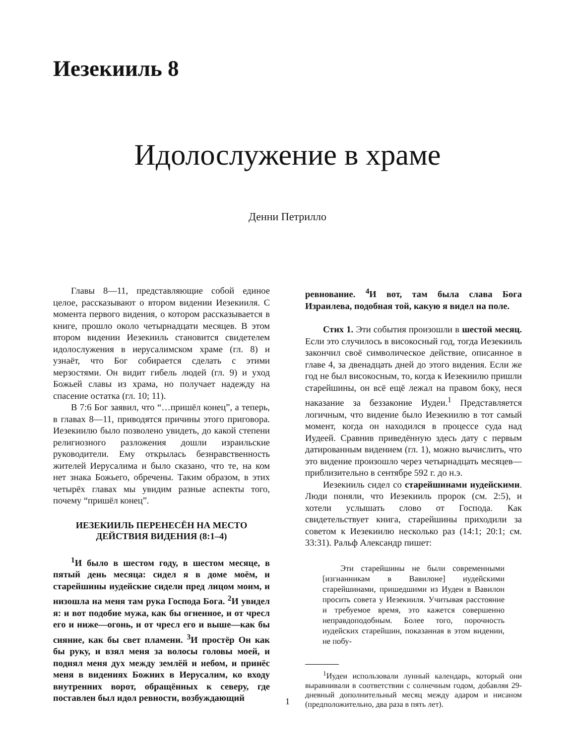Иезекииль 8
Идолослужение в храме
Денни Петрилло
Главы 8—11, представляющие собой единое целое, рассказывают о втором видении Иезекииля. С момента первого видения, о котором рассказывается в книге, прошло около четырнадцати месяцев. В этом втором видении Иезекииль становится свидетелем идолослужения в иерусалимском храме (гл. 8) и узнаёт, что Бог собирается сделать с этими мерзостями. Он видит гибель людей (гл. 9) и уход Божьей славы из храма, но получает надежду на спасение остатка (гл. 10; 11).
В 7:6 Бог заявил, что “…пришёл конец”, а теперь, в главах 8—11, приводятся причины этого приговора. Иезекиилю было позволено увидеть, до какой степени религиозного разложения дошли израильские руководители. Ему открылась безнравственность жителей Иерусалима и было сказано, что те, на ком нет знака Божьего, обречены. Таким образом, в этих четырёх главах мы увидим разные аспекты того, почему “пришёл конец”.
ИЕЗЕКИИЛЬ ПЕРЕНЕСЁН НА МЕСТО ДЕЙСТВИЯ ВИДЕНИЯ (8:1–4)
<sup>1</sup> И было в шестом году, в шестом месяце, в пятый день месяца: сидел я в доме моём, и старейшины иудейские сидели пред лицом моим, и низошла на меня там рука Господа Бога. <sup>2</sup>И увидел я: и вот подобие мужа, как бы огненное, и от чресл его и ниже—огонь, и от чресл его и выше—как бы сияние, как бы свет пламени. <sup>3</sup>И простёр Он как бы руку, и взял меня за волосы головы моей, и поднял меня дух между землёй и небом, и принёс меня в видениях Божиих в Иерусалим, ко входу внутренних ворот, обращённых к северу, где поставлен был идол ревности, возбуждающий
ревнование. <sup>4</sup>И вот, там была слава Бога Израилева, подобная той, какую я видел на поле.
Стих 1. Эти события произошли в шестой месяц. Если это случилось в високосный год, тогда Иезекииль закончил своё символическое действие, описанное в главе 4, за двенадцать дней до этого видения. Если же год не был високосным, то, когда к Иезекиилю пришли старейшины, он всё ещё лежал на правом боку, неся наказание за беззаконие Иудеи.<sup>1</sup> Представляется логичным, что видение было Иезекиилю в тот самый момент, когда он находился в процессе суда над Иудеей. Сравнив приведённую здесь дату с первым датированным видением (гл. 1), можно вычислить, что это видение произошло через четырнадцать месяцев—приблизительно в сентябре 592 г. до н.э.
Иезекииль сидел со старейшинами иудейскими. Люди поняли, что Иезекииль пророк (см. 2:5), и хотели услышать слово от Господа. Как свидетельствует книга, старейшины приходили за советом к Иезекиилю несколько раз (14:1; 20:1; см. 33:31). Ральф Александр пишет:
Эти старейшины не были современными [изгнанникам в Вавилоне] иудейскими старейшинами, пришедшими из Иудеи в Вавилон просить совета у Иезекииля. Учитывая расстояние и требуемое время, это кажется совершенно неправдоподобным. Более того, порочность иудейских старейшин, показанная в этом видении, не побу-
<sup>1</sup> Иудеи использовали лунный календарь, который они выравнивали в соответствии с солнечным годом, добавляя 29-дневный дополнительный месяц между адаром и нисаном (предположительно, два раза в пять лет).
1